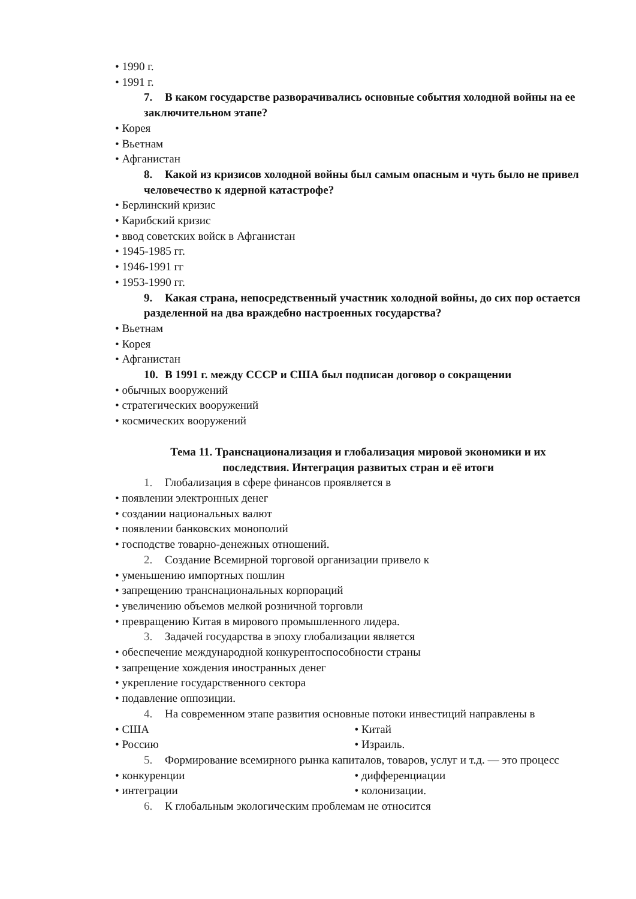• 1990 г.
• 1991 г.
7. В каком государстве разворачивались основные события холодной войны на ее заключительном этапе?
• Корея
• Вьетнам
• Афганистан
8. Какой из кризисов холодной войны был самым опасным и чуть было не привел человечество к ядерной катастрофе?
• Берлинский кризис
• Карибский кризис
• ввод советских войск в Афганистан
• 1945-1985 гг.
• 1946-1991 гг
• 1953-1990 гг.
9. Какая страна, непосредственный участник холодной войны, до сих пор остается разделенной на два враждебно настроенных государства?
• Вьетнам
• Корея
• Афганистан
10. В 1991 г. между СССР и США был подписан договор о сокращении
• обычных вооружений
• стратегических вооружений
• космических вооружений
Тема 11. Транснационализация и глобализация мировой экономики и их
последствия. Интеграция развитых стран и её итоги
1. Глобализация в сфере финансов проявляется в
• появлении электронных денег
• создании национальных валют
• появлении банковских монополий
• господстве товарно-денежных отношений.
2. Создание Всемирной торговой организации привело к
• уменьшению импортных пошлин
• запрещению транснациональных корпораций
• увеличению объемов мелкой розничной торговли
• превращению Китая в мирового промышленного лидера.
3. Задачей государства в эпоху глобализации является
• обеспечение международной конкурентоспособности страны
• запрещение хождения иностранных денег
• укрепление государственного сектора
• подавление оппозиции.
4. На современном этапе развития основные потоки инвестиций направлены в
• США • Китай
• Россию • Израиль.
5. Формирование всемирного рынка капиталов, товаров, услуг и т.д. — это процесс
• конкуренции • дифференциации
• интеграции • колонизации.
6. К глобальным экологическим проблемам не относится